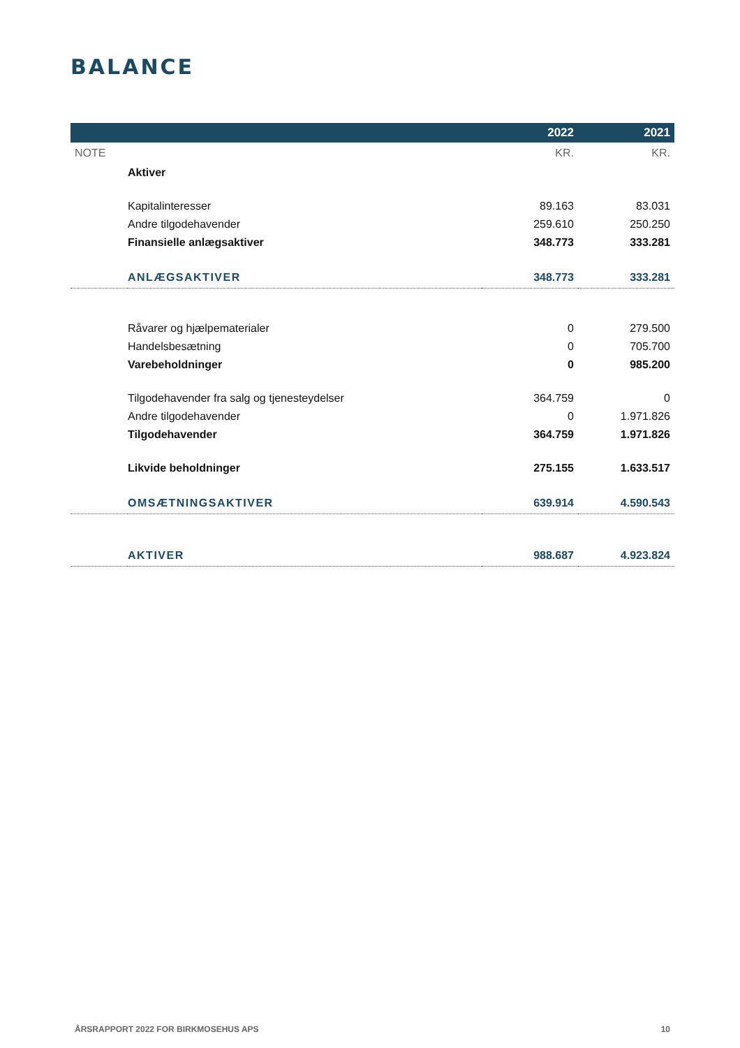BALANCE
| | | 2022 | 2021 |
| --- | --- | --- | --- |
| NOTE | | KR. | KR. |
| | Aktiver | | |
| | Kapitalinteresser | 89.163 | 83.031 |
| | Andre tilgodehavender | 259.610 | 250.250 |
| | Finansielle anlægsaktiver | 348.773 | 333.281 |
| | ANLÆGSAKTIVER | 348.773 | 333.281 |
| | Råvarer og hjælpematerialer | 0 | 279.500 |
| | Handelsbesætning | 0 | 705.700 |
| | Varebeholdninger | 0 | 985.200 |
| | Tilgodehavender fra salg og tjenesteydelser | 364.759 | 0 |
| | Andre tilgodehavender | 0 | 1.971.826 |
| | Tilgodehavender | 364.759 | 1.971.826 |
| | Likvide beholdninger | 275.155 | 1.633.517 |
| | OMSÆTNINGSAKTIVER | 639.914 | 4.590.543 |
| | AKTIVER | 988.687 | 4.923.824 |
ÅRSRAPPORT 2022 FOR BIRKMOSEHUS APS 10